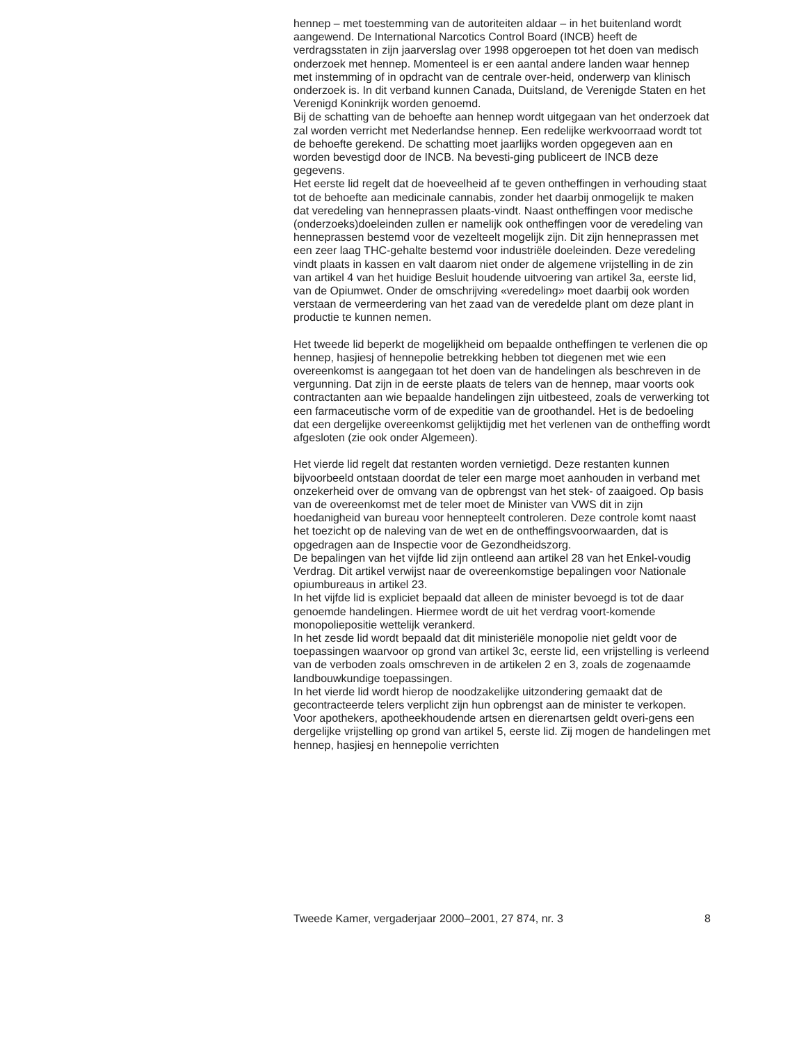hennep – met toestemming van de autoriteiten aldaar – in het buitenland wordt aangewend. De International Narcotics Control Board (INCB) heeft de verdragsstaten in zijn jaarverslag over 1998 opgeroepen tot het doen van medisch onderzoek met hennep. Momenteel is er een aantal andere landen waar hennep met instemming of in opdracht van de centrale over-heid, onderwerp van klinisch onderzoek is. In dit verband kunnen Canada, Duitsland, de Verenigde Staten en het Verenigd Koninkrijk worden genoemd.
Bij de schatting van de behoefte aan hennep wordt uitgegaan van het onderzoek dat zal worden verricht met Nederlandse hennep. Een redelijke werkvoorraad wordt tot de behoefte gerekend. De schatting moet jaarlijks worden opgegeven aan en worden bevestigd door de INCB. Na bevesti-ging publiceert de INCB deze gegevens.
Het eerste lid regelt dat de hoeveelheid af te geven ontheffingen in verhouding staat tot de behoefte aan medicinale cannabis, zonder het daarbij onmogelijk te maken dat veredeling van henneprassen plaats-vindt. Naast ontheffingen voor medische (onderzoeks)doeleinden zullen er namelijk ook ontheffingen voor de veredeling van henneprassen bestemd voor de vezelteelt mogelijk zijn. Dit zijn henneprassen met een zeer laag THC-gehalte bestemd voor industriële doeleinden. Deze veredeling vindt plaats in kassen en valt daarom niet onder de algemene vrijstelling in de zin van artikel 4 van het huidige Besluit houdende uitvoering van artikel 3a, eerste lid, van de Opiumwet. Onder de omschrijving «veredeling» moet daarbij ook worden verstaan de vermeerdering van het zaad van de veredelde plant om deze plant in productie te kunnen nemen.
Het tweede lid beperkt de mogelijkheid om bepaalde ontheffingen te verlenen die op hennep, hasjiesj of hennepolie betrekking hebben tot diegenen met wie een overeenkomst is aangegaan tot het doen van de handelingen als beschreven in de vergunning. Dat zijn in de eerste plaats de telers van de hennep, maar voorts ook contractanten aan wie bepaalde handelingen zijn uitbesteed, zoals de verwerking tot een farmaceutische vorm of de expeditie van de groothandel. Het is de bedoeling dat een dergelijke overeenkomst gelijktijdig met het verlenen van de ontheffing wordt afgesloten (zie ook onder Algemeen).
Het vierde lid regelt dat restanten worden vernietigd. Deze restanten kunnen bijvoorbeeld ontstaan doordat de teler een marge moet aanhouden in verband met onzekerheid over de omvang van de opbrengst van het stek- of zaaigoed. Op basis van de overeenkomst met de teler moet de Minister van VWS dit in zijn hoedanigheid van bureau voor hennepteelt controleren. Deze controle komt naast het toezicht op de naleving van de wet en de ontheffingsvoorwaarden, dat is opgedragen aan de Inspectie voor de Gezondheidszorg.
De bepalingen van het vijfde lid zijn ontleend aan artikel 28 van het Enkel-voudig Verdrag. Dit artikel verwijst naar de overeenkomstige bepalingen voor Nationale opiumbureaus in artikel 23.
In het vijfde lid is expliciet bepaald dat alleen de minister bevoegd is tot de daar genoemde handelingen. Hiermee wordt de uit het verdrag voort-komende monopoliepositie wettelijk verankerd.
In het zesde lid wordt bepaald dat dit ministeriële monopolie niet geldt voor de toepassingen waarvoor op grond van artikel 3c, eerste lid, een vrijstelling is verleend van de verboden zoals omschreven in de artikelen 2 en 3, zoals de zogenaamde landbouwkundige toepassingen.
In het vierde lid wordt hierop de noodzakelijke uitzondering gemaakt dat de gecontracteerde telers verplicht zijn hun opbrengst aan de minister te verkopen.
Voor apothekers, apotheekhoudende artsen en dierenartsen geldt overi-gens een dergelijke vrijstelling op grond van artikel 5, eerste lid. Zij mogen de handelingen met hennep, hasjiesj en hennepolie verrichten
Tweede Kamer, vergaderjaar 2000–2001, 27 874, nr. 3 8